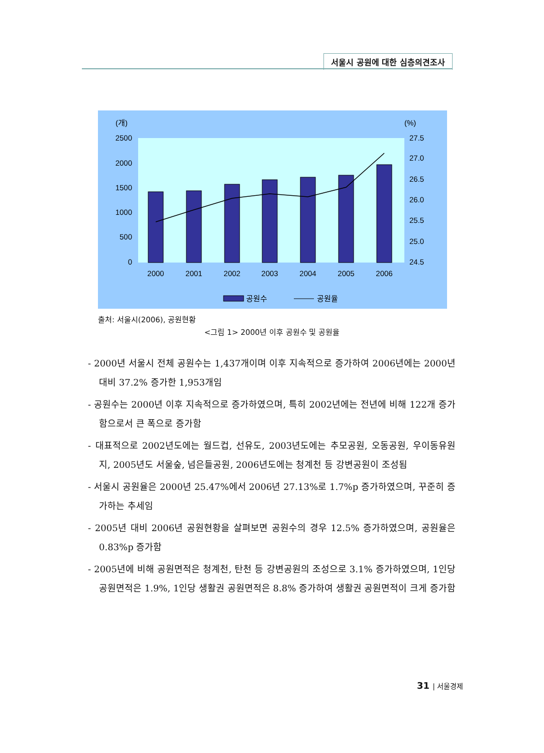서울시 공원에 대한 심층의견조사
(개)
(%)
2500
2000
1500
1000
500
0
27.5
27.0
26.5
26.0
25.5
25.0
24.5
2000
2001
2002
2003
2004
2005
2006
공원수
공원율
출처: 서울시(2006), 공원현황
<그림 1> 2000년 이후 공원수 및 공원율
- 2000년 서울시 전체 공원수는 1,437개이며 이후 지속적으로 증가하여 2006년에는 2000년 대비 37.2% 증가한 1,953개임
- 공원수는 2000년 이후 지속적으로 증가하였으며, 특히 2002년에는 전년에 비해 122개 증가함으로서 큰 폭으로 증가함
- 대표적으로 2002년도에는 월드컵, 선유도, 2003년도에는 추모공원, 오동공원, 우이동유원지, 2005년도 서울숲, 넘은들공원, 2006년도에는 청계천 등 강변공원이 조성됨
- 서울시 공원율은 2000년 25.47%에서 2006년 27.13%로 1.7%p 증가하였으며, 꾸준히 증가하는 추세임
- 2005년 대비 2006년 공원현황을 살펴보면 공원수의 경우 12.5% 증가하였으며, 공원율은 0.83%p 증가함
- 2005년에 비해 공원면적은 청계천, 탄천 등 강변공원의 조성으로 3.1% 증가하였으며, 1인당 공원면적은 1.9%, 1인당 생활권 공원면적은 8.8% 증가하여 생활권 공원면적이 크게 증가함
31 | 서울경제